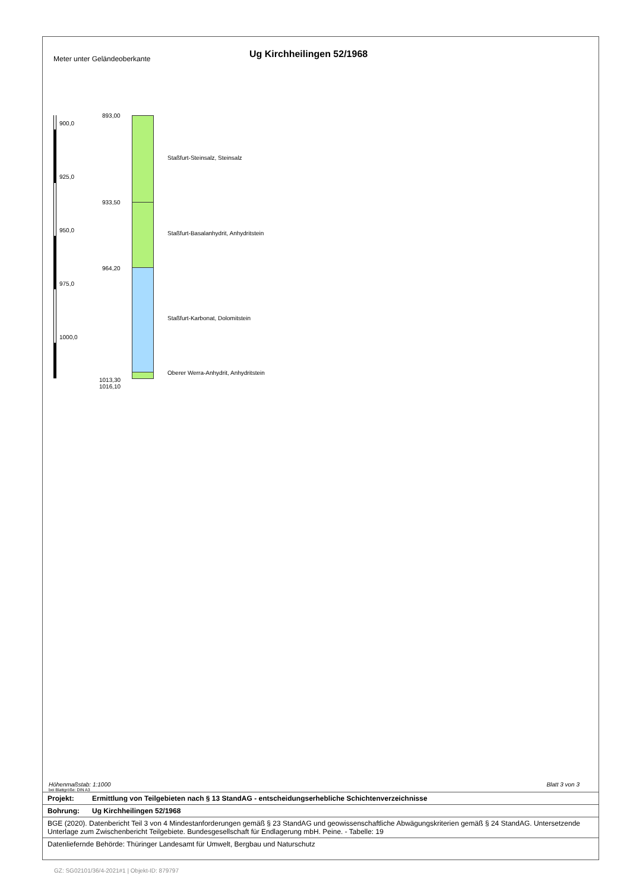Meter unter Geländeoberkante
Ug Kirchheilingen 52/1968
900,0
925,0
950,0
975,0
1000,0
893,00
933,50
964,20
1013,30
1016,10
Staßfurt-Steinsalz, Steinsalz
Staßfurt-Basalanhydrit, Anhydritstein
Staßfurt-Karbonat, Dolomitstein
Oberer Werra-Anhydrit, Anhydritstein
Höhenmaßstab: 1:1000 Blatt 3 von 3
bei Blattgröße: DIN A3
| Projekt: Ermittlung von Teilgebieten nach § 13 StandAG - entscheidungserhebliche Schichtenverzeichnisse |
| Bohrung: Ug Kirchheilingen 52/1968 |
| BGE (2020). Datenbericht Teil 3 von 4 Mindestanforderungen gemäß § 23 StandAG und geowissenschaftliche Abwägungskriterien gemäß § 24 StandAG. Untersetzende Unterlage zum Zwischenbericht Teilgebiete. Bundesgesellschaft für Endlagerung mbH. Peine. - Tabelle: 19 |
| Datenliefernde Behörde: Thüringer Landesamt für Umwelt, Bergbau und Naturschutz |
GZ: SG02101/36/4-2021#1 | Objekt-ID: 879797